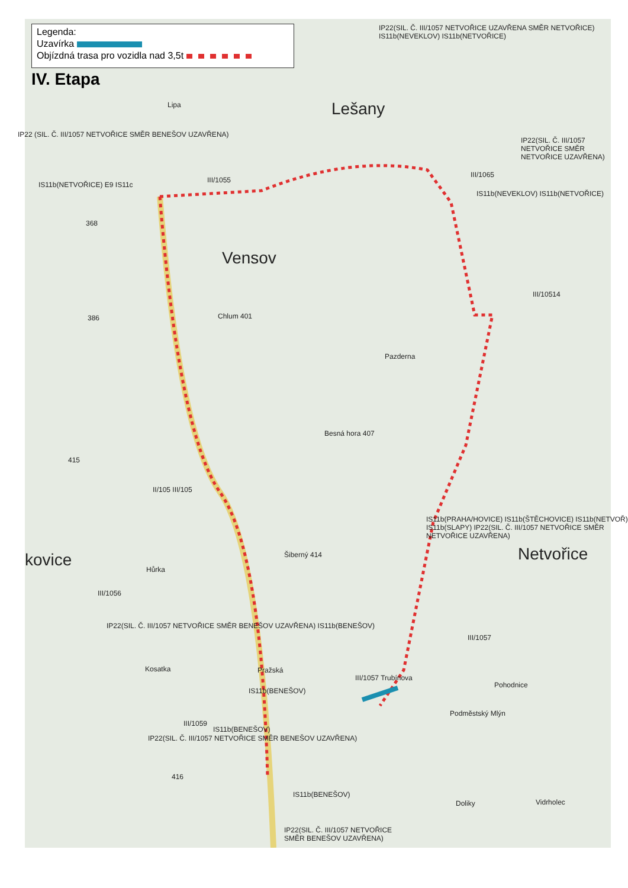Legenda:
Uzavírka
Objízdná trasa pro vozidla nad 3,5t
IV. Etapa
Lešany
Vensov
Netvořice
kovice
Lipa
III/1055
III/1065
III/10514
Chlum 401
Pazderna
Besná hora 407
Šiberný 414
Hůrka
III/1056
Kosatka Pražská
III/1059
III/1057 Trubínova
III/1057
Pohodnice
Podměstský Mlýn
Doliky Vidrholec
368
386
415
416
II/105 III/105
IP22 (SIL. Č. III/1057 NETVOŘICE SMĚR BENEŠOV UZAVŘENA)
IS11b(NETVOŘICE) E9 IS11c
IP22(SIL. Č. III/1057 NETVOŘICE UZAVŘENA SMĚR NETVOŘICE) IS11b(NEVEKLOV) IS11b(NETVOŘICE)
IS11b(NEVEKLOV) IS11b(NETVOŘICE)
IP22(SIL. Č. III/1057 NETVOŘICE SMĚR NETVOŘICE UZAVŘENA)
IS11b(PRAHA/HOVICE) IS11b(ŠTĚCHOVICE) IS11b(NETVOŘ) IS11b(SLAPY) IP22(SIL. Č. III/1057 NETVOŘICE SMĚR NETVOŘICE UZAVŘENA)
IP22(SIL. Č. III/1057 NETVOŘICE SMĚR BENEŠOV UZAVŘENA) IS11b(BENEŠOV)
IS11b(BENEŠOV)
IS11b(BENEŠOV)
IP22(SIL. Č. III/1057 NETVOŘICE SMĚR BENEŠOV UZAVŘENA)
IS11b(BENEŠOV)
IP22(SIL. Č. III/1057 NETVOŘICE
SMĚR BENEŠOV UZAVŘENA)